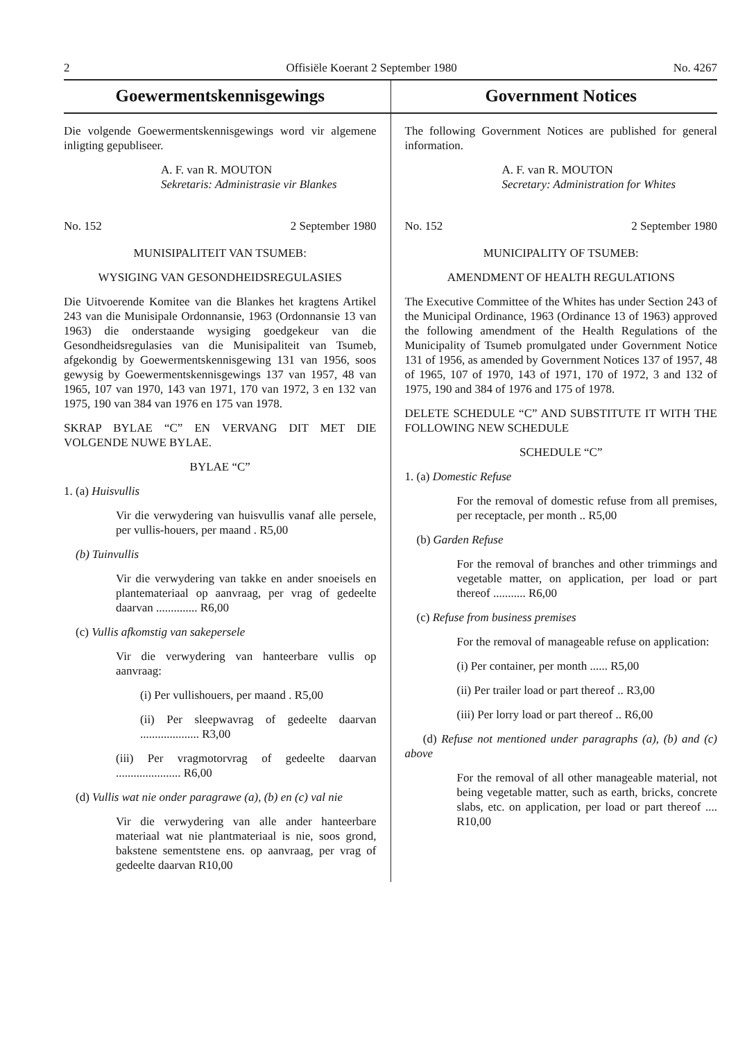2 Offisiële Koerant 2 September 1980 No. 4267
Goewermentskennisgewings
Die volgende Goewermentskennisgewings word vir algemene inligting gepubliseer.
A. F. van R. MOUTON
Sekretaris: Administrasie vir Blankes
No. 152 2 September 1980
MUNISIPALITEIT VAN TSUMEB:
WYSIGING VAN GESONDHEIDSREGULASIES
Die Uitvoerende Komitee van die Blankes het kragtens Artikel 243 van die Munisipale Ordonnansie, 1963 (Ordonnansie 13 van 1963) die onderstaande wysiging goedgekeur van die Gesondheidsregulasies van die Munisipaliteit van Tsumeb, afgekondig by Goewermentskennisgewing 131 van 1956, soos gewysig by Goewermentskennisgewings 137 van 1957, 48 van 1965, 107 van 1970, 143 van 1971, 170 van 1972, 3 en 132 van 1975, 190 van 384 van 1976 en 175 van 1978.
SKRAP BYLAE “C” EN VERVANG DIT MET DIE VOLGENDE NUWE BYLAE.
BYLAE “C”
1. (a) Huisvullis
Vir die verwydering van huisvullis vanaf alle persele, per vullis-houers, per maand . R5,00
(b) Tuinvullis
Vir die verwydering van takke en ander snoeisels en plantemateriaal op aanvraag, per vrag of gedeelte daarvan .............. R6,00
(c) Vullis afkomstig van sakepersele
Vir die verwydering van hanteerbare vullis op aanvraag:
(i) Per vullishouers, per maand . R5,00
(ii) Per sleepwavrag of gedeelte daarvan .................... R3,00
(iii) Per vragmotorvrag of gedeelte daarvan ...................... R6,00
(d) Vullis wat nie onder paragrawe (a), (b) en (c) val nie
Vir die verwydering van alle ander hanteerbare materiaal wat nie plantmateriaal is nie, soos grond, bakstene sementstene ens. op aanvraag, per vrag of gedeelte daarvan R10,00
Government Notices
The following Government Notices are published for general information.
A. F. van R. MOUTON
Secretary: Administration for Whites
No. 152 2 September 1980
MUNICIPALITY OF TSUMEB:
AMENDMENT OF HEALTH REGULATIONS
The Executive Committee of the Whites has under Section 243 of the Municipal Ordinance, 1963 (Ordinance 13 of 1963) approved the following amendment of the Health Regulations of the Municipality of Tsumeb promulgated under Government Notice 131 of 1956, as amended by Government Notices 137 of 1957, 48 of 1965, 107 of 1970, 143 of 1971, 170 of 1972, 3 and 132 of 1975, 190 and 384 of 1976 and 175 of 1978.
DELETE SCHEDULE “C” AND SUBSTITUTE IT WITH THE FOLLOWING NEW SCHEDULE
SCHEDULE “C”
1. (a) Domestic Refuse
For the removal of domestic refuse from all premises, per receptacle, per month .. R5,00
(b) Garden Refuse
For the removal of branches and other trimmings and vegetable matter, on application, per load or part thereof ........... R6,00
(c) Refuse from business premises
For the removal of manageable refuse on application:
(i) Per container, per month ...... R5,00
(ii) Per trailer load or part thereof .. R3,00
(iii) Per lorry load or part thereof .. R6,00
(d) Refuse not mentioned under paragraphs (a), (b) and (c) above
For the removal of all other manageable material, not being vegetable matter, such as earth, bricks, concrete slabs, etc. on application, per load or part thereof .... R10,00